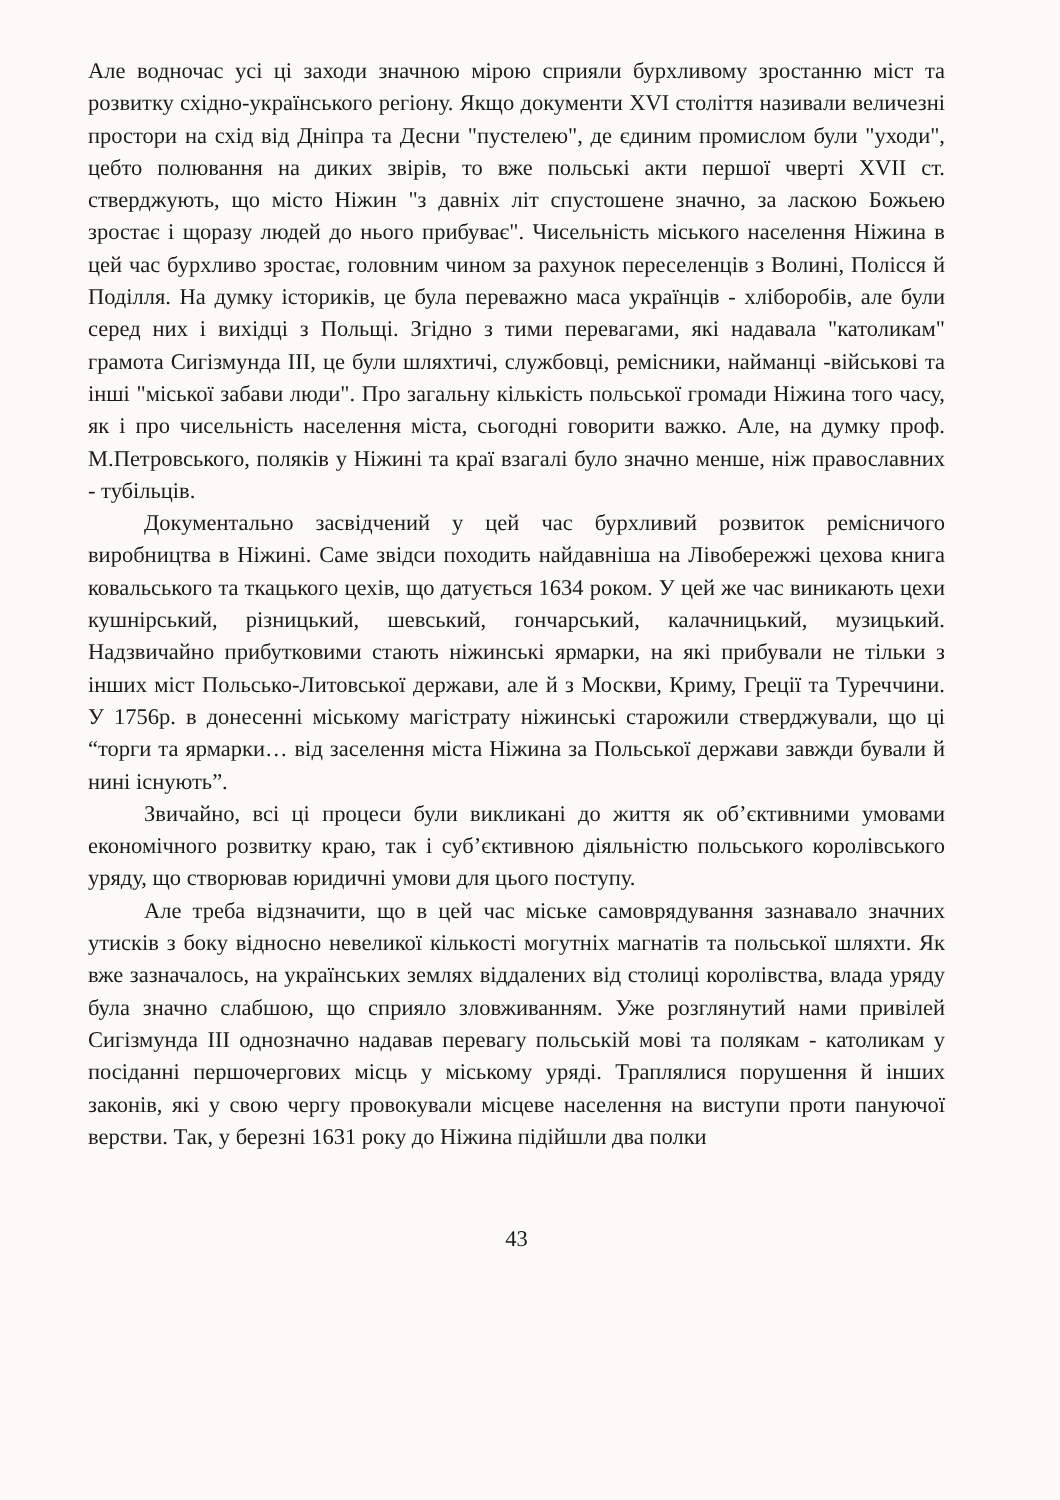Але водночас усі ці заходи значною мірою сприяли бурхливому зростанню міст та розвитку східно-українського регіону. Якщо документи XVI століття називали величезні простори на схід від Дніпра та Десни "пустелею", де єдиним промислом були "уходи", цебто полювання на диких звірів, то вже польські акти першої чверті XVII ст. стверджують, що місто Ніжин "з давніх літ спустошене значно, за ласкою Божьею зростає і щоразу людей до нього прибуває". Чисельність міського населення Ніжина в цей час бурхливо зростає, головним чином за рахунок переселенців з Волині, Полісся й Поділля. На думку істориків, це була переважно маса українців - хліборобів, але були серед них і вихідці з Польщі. Згідно з тими перевагами, які надавала "католикам" грамота Сигізмунда III, це були шляхтичі, службовці, ремісники, найманці -військові та інші "міської забави люди". Про загальну кількість польської громади Ніжина того часу, як і про чисельність населення міста, сьогодні говорити важко. Але, на думку проф. М.Петровського, поляків у Ніжині та краї взагалі було значно менше, ніж православних - тубільців.
Документально засвідчений у цей час бурхливий розвиток ремісничого виробництва в Ніжині. Саме звідси походить найдавніша на Лівобережжі цехова книга ковальського та ткацького цехів, що датується 1634 роком. У цей же час виникають цехи кушнірський, різницький, шевський, гончарський, калачницький, музицький. Надзвичайно прибутковими стають ніжинські ярмарки, на які прибували не тільки з інших міст Польсько-Литовської держави, але й з Москви, Криму, Греції та Туреччини. У 1756р. в донесенні міському магістрату ніжинські старожили стверджували, що ці “торги та ярмарки… від заселення міста Ніжина за Польської держави завжди бували й нині існують”.
Звичайно, всі ці процеси були викликані до життя як об’єктивними умовами економічного розвитку краю, так і суб’єктивною діяльністю польського королівського уряду, що створював юридичні умови для цього поступу.
Але треба відзначити, що в цей час міське самоврядування зазнавало значних утисків з боку відносно невеликої кількості могутніх магнатів та польської шляхти. Як вже зазначалось, на українських землях віддалених від столиці королівства, влада уряду була значно слабшою, що сприяло зловживанням. Уже розглянутий нами привілей Сигізмунда III однозначно надавав перевагу польській мові та полякам - католикам у посіданні першочергових місць у міському уряді. Траплялися порушення й інших законів, які у свою чергу провокували місцеве населення на виступи проти пануючої верстви. Так, у березні 1631 року до Ніжина підійшли два полки
43